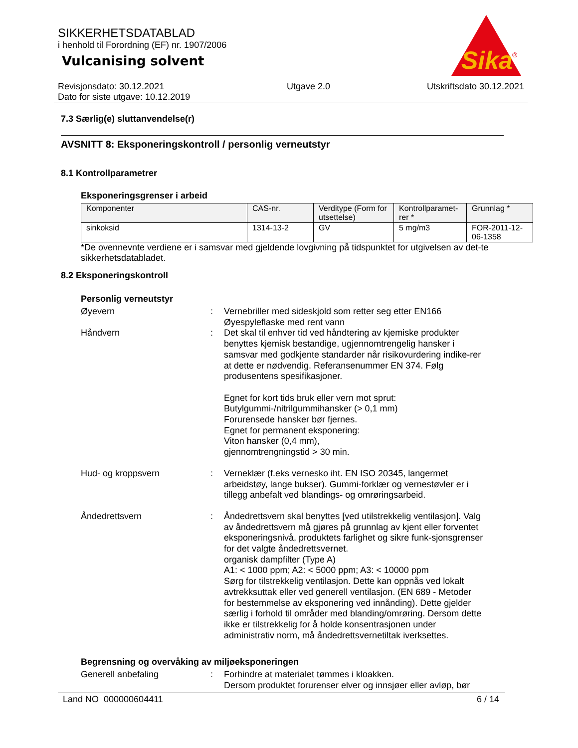SIKKERHETSDATABLAD
i henhold til Forordning (EF) nr. 1907/2006
Vulcanising solvent
Sika
®
Revisjonsdato: 30.12.2021
Dato for siste utgave: 10.12.2019
Utgave 2.0 Utskriftsdato 30.12.2021
7.3 Særlig(e) sluttanvendelse(r)
AVSNITT 8: Eksponeringskontroll / personlig verneutstyr
8.1 Kontrollparametrer
Eksponeringsgrenser i arbeid
| Komponenter | CAS-nr. | Verditype (Form for utsettelse) | Kontrollparamet-rer * | Grunnlag * |
| --- | --- | --- | --- | --- |
| sinkoksid | 1314-13-2 | GV | 5 mg/m3 | FOR-2011-12-06-1358 |
*De ovennevnte verdiene er i samsvar med gjeldende lovgivning på tidspunktet for utgivelsen av det-te sikkerhetsdatabladet.
8.2 Eksponeringskontroll
Personlig verneutstyr
Øyevern : Vernebriller med sideskjold som retter seg etter EN166
Øyespyleflaske med rent vann
Håndvern : Det skal til enhver tid ved håndtering av kjemiske produkter benyttes kjemisk bestandige, ugjennomtrengelig hansker i samsvar med godkjente standarder når risikovurdering indike-rer at dette er nødvendig. Referansenummer EN 374. Følg produsentens spesifikasjoner.
Egnet for kort tids bruk eller vern mot sprut:
Butylgummi-/nitrilgummihansker (> 0,1 mm)
Forurensede hansker bør fjernes.
Egnet for permanent eksponering:
Viton hansker (0,4 mm),
gjennomtrengningstid > 30 min.
Hud- og kroppsvern : Verneklær (f.eks vernesko iht. EN ISO 20345, langermet arbeidstøy, lange bukser). Gummi-forklær og vernestøvler er i tillegg anbefalt ved blandings- og omrøringsarbeid.
Åndedrettsvern : Åndedrettsvern skal benyttes [ved utilstrekkelig ventilasjon]. Valg av åndedrettsvern må gjøres på grunnlag av kjent eller forventet eksponeringsnivå, produktets farlighet og sikre funk-sjonsgrenser for det valgte åndedrettsvernet.
organisk dampfilter (Type A)
A1: < 1000 ppm; A2: < 5000 ppm; A3: < 10000 ppm
Sørg for tilstrekkelig ventilasjon. Dette kan oppnås ved lokalt avtrekksuttak eller ved generell ventilasjon. (EN 689 - Metoder for bestemmelse av eksponering ved innånding). Dette gjelder særlig i forhold til områder med blanding/omrøring. Dersom dette ikke er tilstrekkelig for å holde konsentrasjonen under administrativ norm, må åndedrettsvernetiltak iverksettes.
Begrensning og overvåking av miljøeksponeringen
Generell anbefaling : Forhindre at materialet tømmes i kloakken.
Dersom produktet forurenser elver og innsjøer eller avløp, bør
Land NO 000000604411 6 / 14